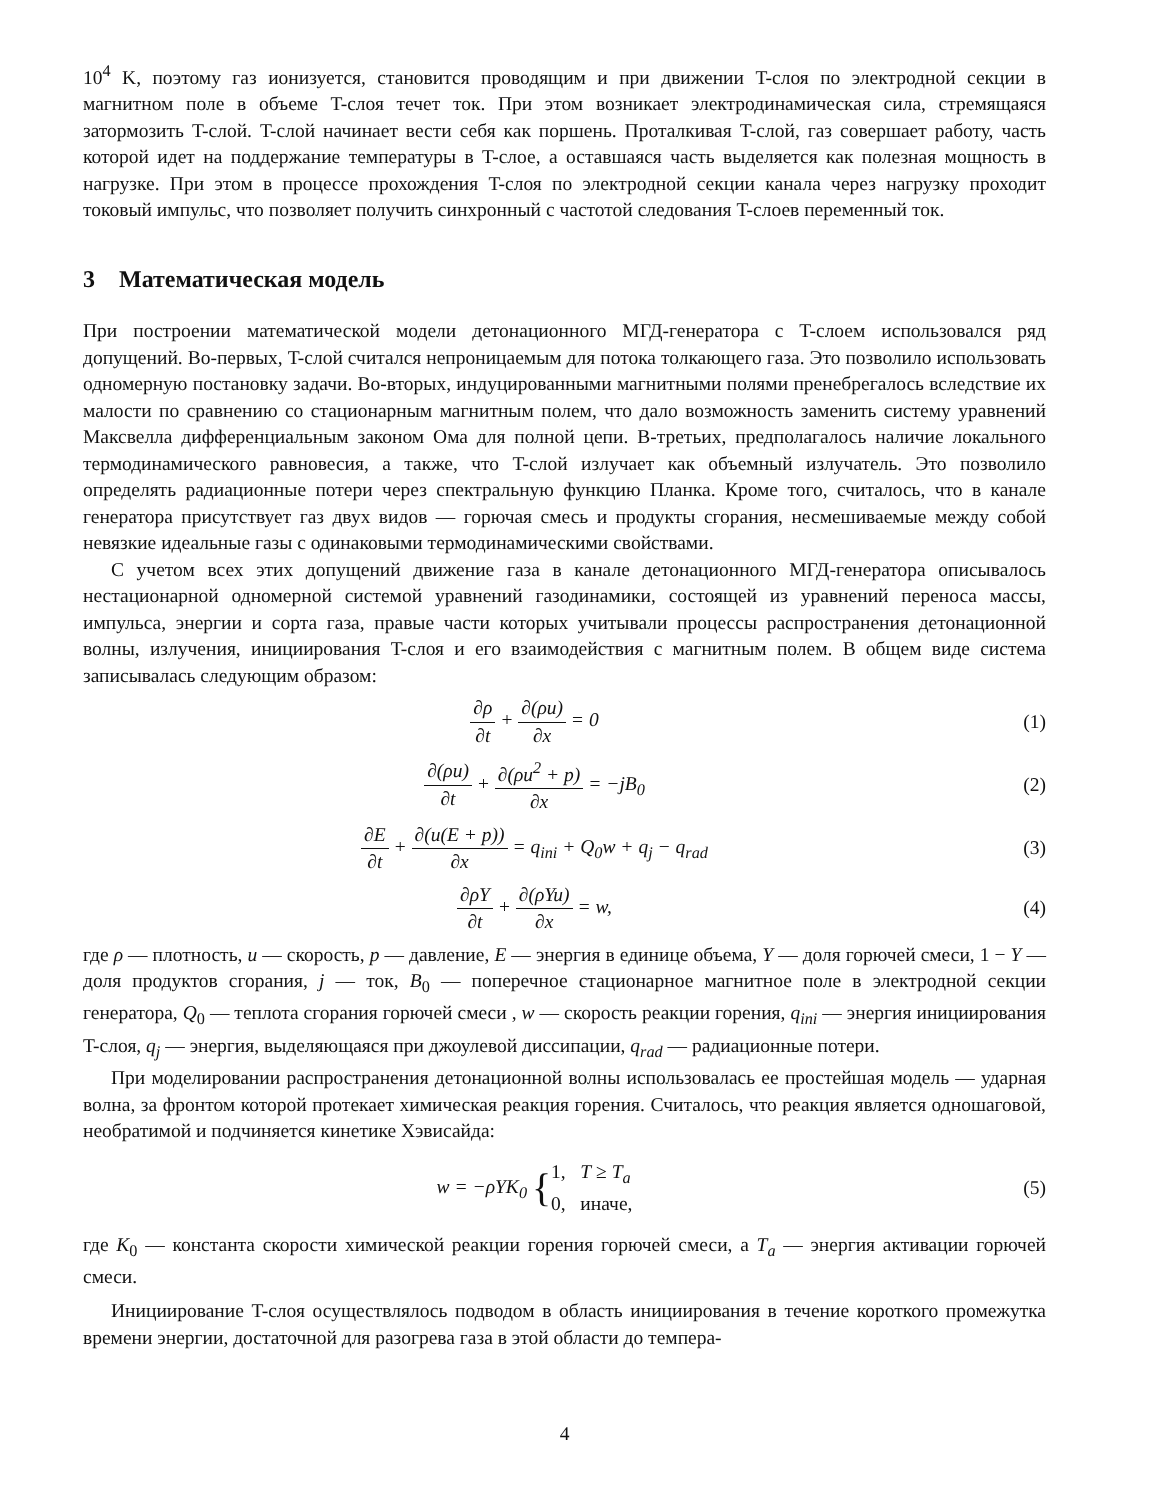10<sup>4</sup> K, поэтому газ ионизуется, становится проводящим и при движении T-слоя по электродной секции в магнитном поле в объеме T-слоя течет ток. При этом возникает электродинамическая сила, стремящаяся затормозить T-слой. T-слой начинает вести себя как поршень. Проталкивая T-слой, газ совершает работу, часть которой идет на поддержание температуры в T-слое, а оставшаяся часть выделяется как полезная мощность в нагрузке. При этом в процессе прохождения T-слоя по электродной секции канала через нагрузку проходит токовый импульс, что позволяет получить синхронный с частотой следования T-слоев переменный ток.
3 Математическая модель
При построении математической модели детонационного МГД-генератора с T-слоем использовался ряд допущений. Во-первых, T-слой считался непроницаемым для потока толкающего газа. Это позволило использовать одномерную постановку задачи. Во-вторых, индуцированными магнитными полями пренебрегалось вследствие их малости по сравнению со стационарным магнитным полем, что дало возможность заменить систему уравнений Максвелла дифференциальным законом Ома для полной цепи. В-третьих, предполагалось наличие локального термодинамического равновесия, а также, что T-слой излучает как объемный излучатель. Это позволило определять радиационные потери через спектральную функцию Планка. Кроме того, считалось, что в канале генератора присутствует газ двух видов — горючая смесь и продукты сгорания, несмешиваемые между собой невязкие идеальные газы с одинаковыми термодинамическими свойствами.
С учетом всех этих допущений движение газа в канале детонационного МГД-генератора описывалось нестационарной одномерной системой уравнений газодинамики, состоящей из уравнений переноса массы, импульса, энергии и сорта газа, правые части которых учитывали процессы распространения детонационной волны, излучения, инициирования T-слоя и его взаимодействия с магнитным полем. В общем виде система записывалась следующим образом:
∂ρ ∂t + ∂(ρu) ∂x = 0 (1)
∂(ρu) ∂t + ∂(ρu<sup>2</sup> + p) ∂x = −jB<sub>0</sub>
(2)
∂E ∂t + ∂(u(E + p)) ∂x = q<sub>ini</sub> + Q<sub>0</sub>w + q<sub>j</sub> − q<sub>rad</sub>
(3)
∂ρY ∂t + ∂(ρYu) ∂x = w, (4)
где ρ — плотность, u — скорость, p — давление, E — энергия в единице объема, Y — доля горючей смеси, 1 − Y — доля продуктов сгорания, j — ток, B<sub>0</sub> — поперечное стационарное магнитное поле в электродной секции генератора, Q<sub>0</sub> — теплота сгорания горючей смеси , w — скорость реакции горения, q<sub>ini</sub> — энергия инициирования T-слоя, q<sub>j</sub> — энергия, выделяющаяся при джоулевой диссипации, q<sub>rad</sub> — радиационные потери.
При моделировании распространения детонационной волны использовалась ее простейшая модель — ударная волна, за фронтом которой протекает химическая реакция горения. Считалось, что реакция является одношаговой, необратимой и подчиняется кинетике Хэвисайда:
w = −ρYK<sub>0</sub> {1, T ≥ T<sub>a</sub>
0, иначе,
(5)
где K<sub>0</sub> — константа скорости химической реакции горения горючей смеси, а T<sub>a</sub> — энергия активации горючей смеси.
Инициирование T-слоя осуществлялось подводом в область инициирования в течение короткого промежутка времени энергии, достаточной для разогрева газа в этой области до темпера-
4